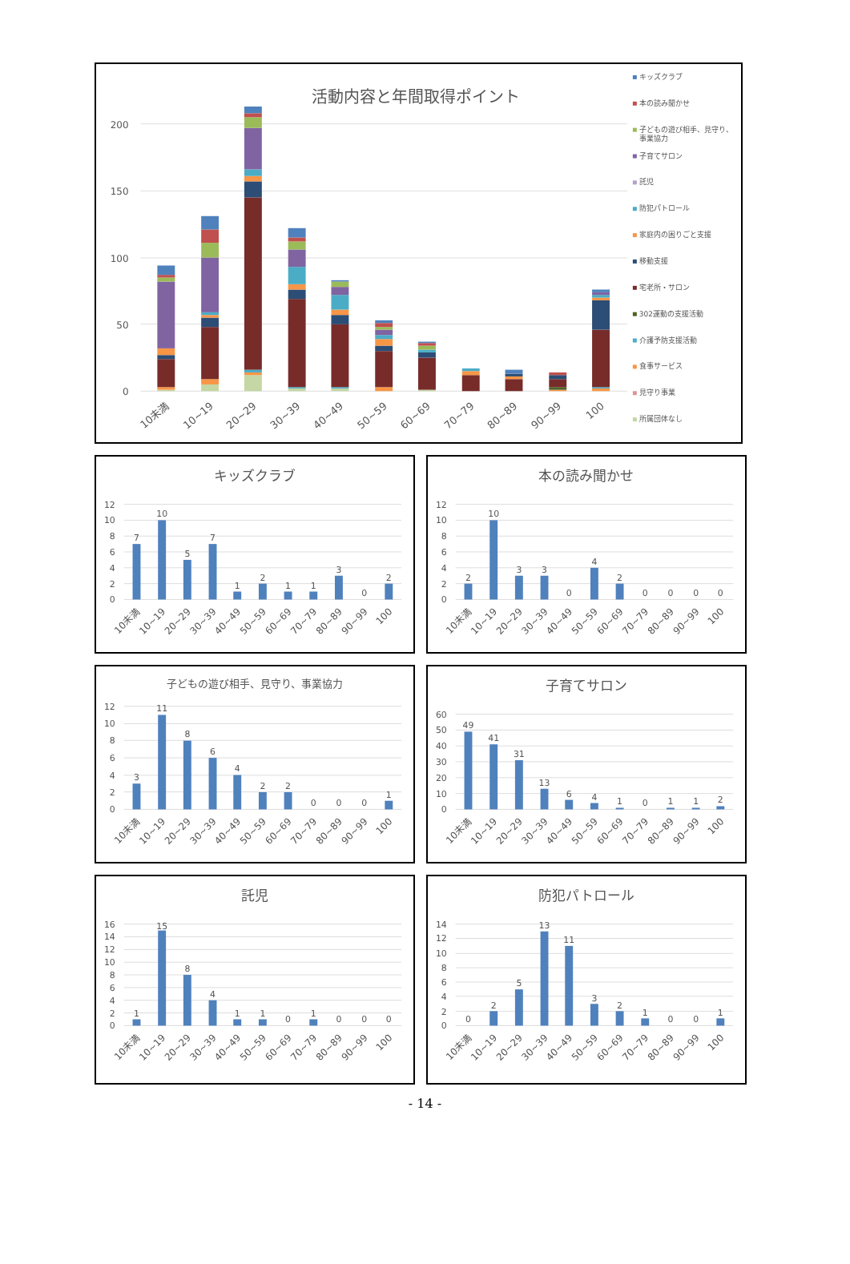活動内容と年間取得ポイント
200
150
100
50
0
10未満
10~19
20~29
30~39
40~49
50~59
60~69
70~79
80~89
90~99
100
キッズクラブ
本の読み聞かせ
子どもの遊び相手、見守り、
事業協力
子育てサロン
託児
防犯パトロール
家庭内の困りごと支援
移動支援
宅老所・サロン
302運動の支援活動
介護予防支援活動
食事サービス
見守り事業
所属団体なし
キッズクラブ
12
10
8
6
4
2
0
7
10
5
7
1
2
1
1
3
0
2
10未満
10~19
20~29
30~39
40~49
50~59
60~69
70~79
80~89
90~99
100
本の読み聞かせ
12
10
8
6
4
2
0
2
10
3
3
0
4
2
0
0
0
0
10未満
10~19
20~29
30~39
40~49
50~59
60~69
70~79
80~89
90~99
100
子どもの遊び相手、見守り、事業協力
12
10
8
6
4
2
0
3
11
8
6
4
2
2
0
0
0
1
10未満
10~19
20~29
30~39
40~49
50~59
60~69
70~79
80~89
90~99
100
子育てサロン
60
50
40
30
20
10
0
49
41
31
13
6
4
1
0
1
1
2
10未満
10~19
20~29
30~39
40~49
50~59
60~69
70~79
80~89
90~99
100
託児
16
14
12
10
8
6
4
2
0
1
15
8
4
1
1
0
1
0
0
0
10未満
10~19
20~29
30~39
40~49
50~59
60~69
70~79
80~89
90~99
100
防犯パトロール
14
12
10
8
6
4
2
0
0
2
5
13
11
3
2
1
0
0
1
10未満
10~19
20~29
30~39
40~49
50~59
60~69
70~79
80~89
90~99
100
- 14 -